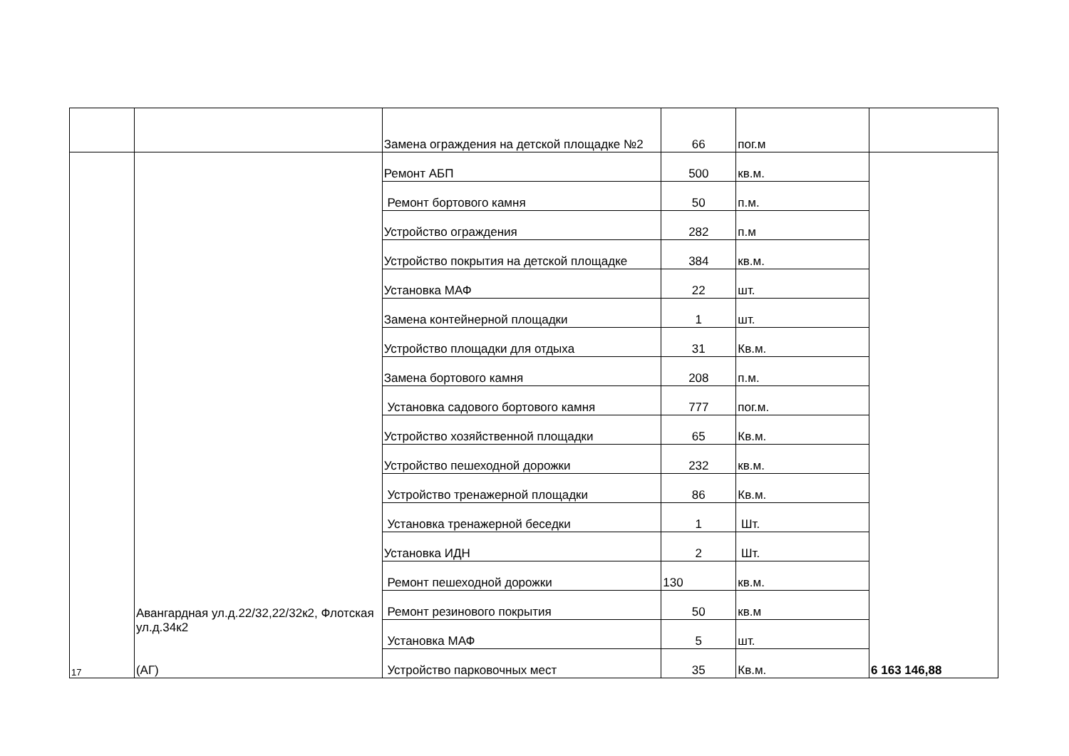| | | Замена ограждения на детской площадке №2 | 66 | пог.м | |
| 17 | Авангардная ул.д.22/32,22/32к2, Флотская ул.д.34к2 (АГ) | Ремонт АБП | 500 | кв.м. | 6 163 146,88 |
| | | Ремонт бортового камня | 50 | п.м. | |
| | | Устройство ограждения | 282 | п.м | |
| | | Устройство покрытия на детской площадке | 384 | кв.м. | |
| | | Установка МАФ | 22 | шт. | |
| | | Замена контейнерной площадки | 1 | шт. | |
| | | Устройство площадки для отдыха | 31 | Кв.м. | |
| | | Замена бортового камня | 208 | п.м. | |
| | | Установка садового бортового камня | 777 | пог.м. | |
| | | Устройство хозяйственной площадки | 65 | Кв.м. | |
| | | Устройство пешеходной дорожки | 232 | кв.м. | |
| | | Устройство тренажерной площадки | 86 | Кв.м. | |
| | | Установка тренажерной беседки | 1 | Шт. | |
| | | Установка ИДН | 2 | Шт. | |
| | | Ремонт пешеходной дорожки | 130 | кв.м. | |
| | | Ремонт резинового покрытия | 50 | кв.м | |
| | | Установка МАФ | 5 | шт. | |
| | | Устройство парковочных мест | 35 | Кв.м. | |